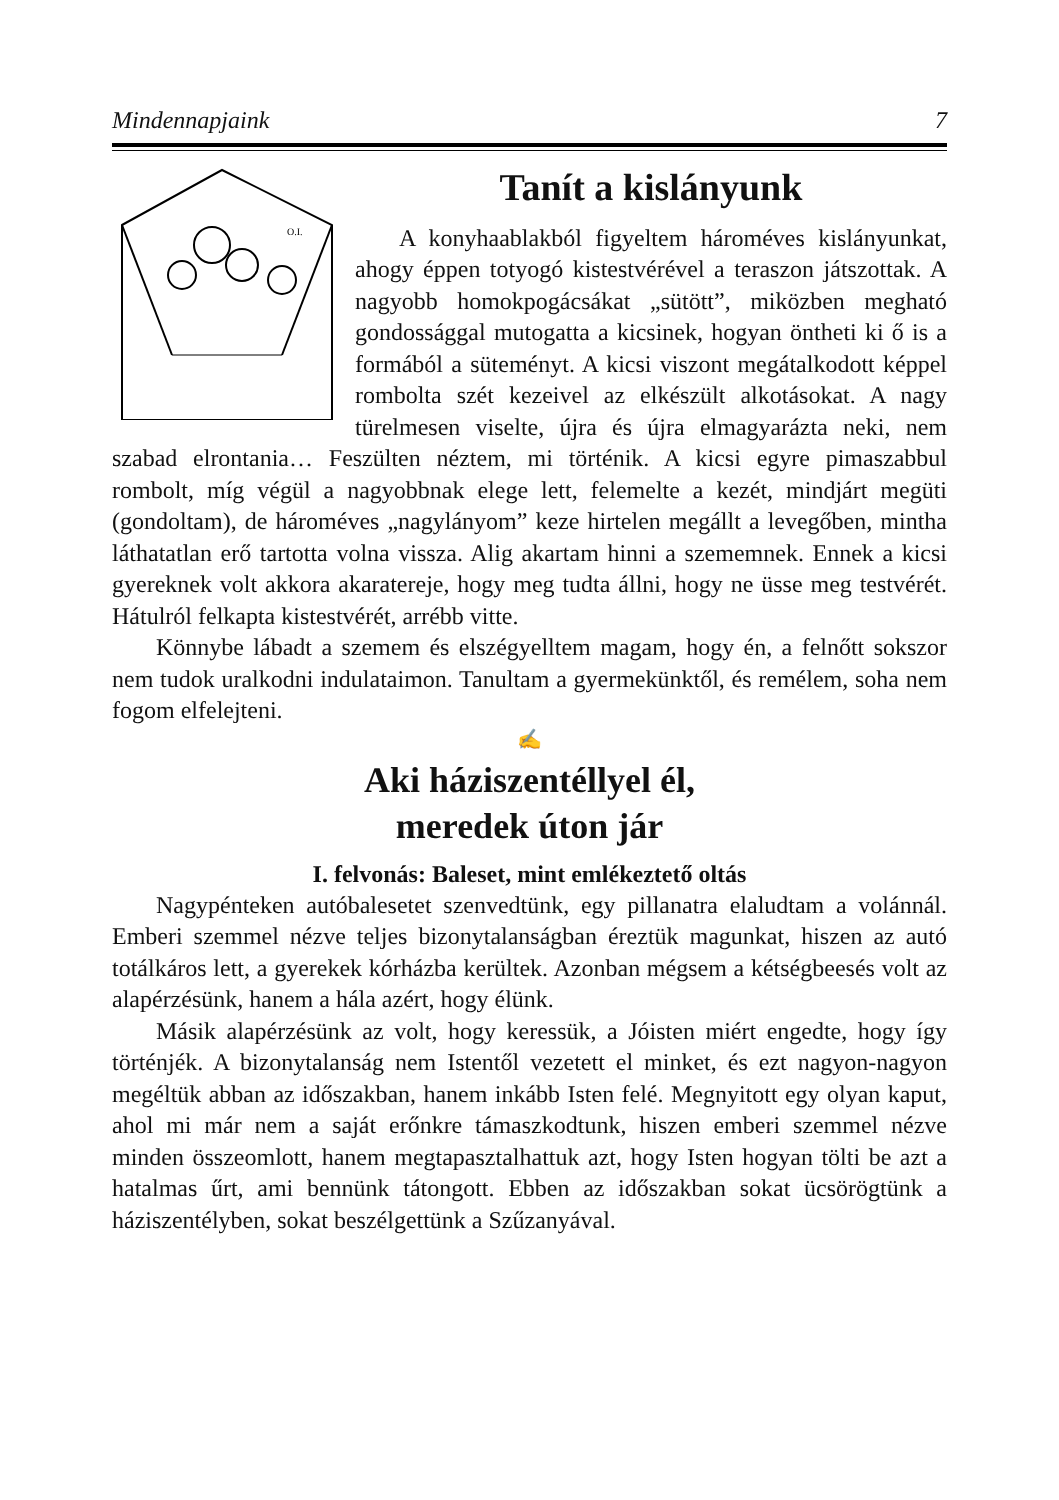Mindennapjaink 7
O.I.
Tanít a kislányunk
A konyhaablakból figyeltem hároméves kislányunkat, ahogy éppen totyogó kistestvérével a teraszon játszottak. A nagyobb homokpogácsákat „sütött”, miközben megható gondossággal mutogatta a kicsinek, hogyan öntheti ki ő is a formából a süteményt. A kicsi viszont megátalkodott képpel rombolta szét kezeivel az elkészült alkotásokat. A nagy türelmesen viselte, újra és újra elmagyarázta neki, nem szabad elrontania… Feszülten néztem, mi történik. A kicsi egyre pimaszabbul rombolt, míg végül a nagyobbnak elege lett, felemelte a kezét, mindjárt megüti (gondoltam), de hároméves „nagylányom” keze hirtelen megállt a levegőben, mintha láthatatlan erő tartotta volna vissza. Alig akartam hinni a szememnek. Ennek a kicsi gyereknek volt akkora akaratereje, hogy meg tudta állni, hogy ne üsse meg testvérét. Hátulról felkapta kistestvérét, arrébb vitte.
Könnybe lábadt a szemem és elszégyelltem magam, hogy én, a felnőtt sokszor nem tudok uralkodni indulataimon. Tanultam a gyermekünktől, és remélem, soha nem fogom elfelejteni.
✍
Aki háziszentéllyel él,
meredek úton jár
I. felvonás: Baleset, mint emlékeztető oltás
Nagypénteken autóbalesetet szenvedtünk, egy pillanatra elaludtam a volánnál. Emberi szemmel nézve teljes bizonytalanságban éreztük magunkat, hiszen az autó totálkáros lett, a gyerekek kórházba kerültek. Azonban mégsem a kétségbeesés volt az alapérzésünk, hanem a hála azért, hogy élünk.
Másik alapérzésünk az volt, hogy keressük, a Jóisten miért engedte, hogy így történjék. A bizonytalanság nem Istentől vezetett el minket, és ezt nagyon-nagyon megéltük abban az időszakban, hanem inkább Isten felé. Megnyitott egy olyan kaput, ahol mi már nem a saját erőnkre támaszkodtunk, hiszen emberi szemmel nézve minden összeomlott, hanem megtapasztalhattuk azt, hogy Isten hogyan tölti be azt a hatalmas űrt, ami bennünk tátongott. Ebben az időszakban sokat ücsörögtünk a háziszentélyben, sokat beszélgettünk a Szűzanyával.